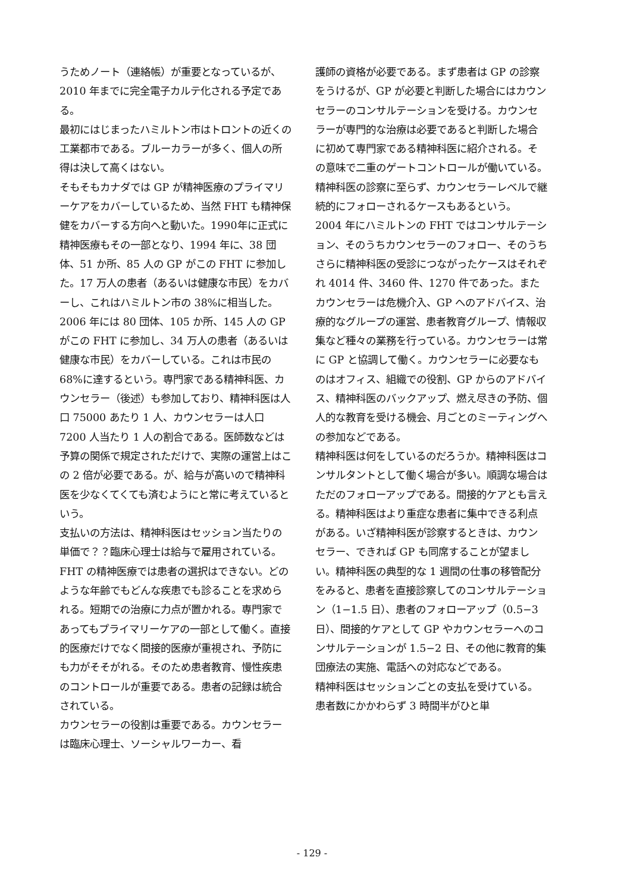うためノート（連絡帳）が重要となっているが、2010 年までに完全電子カルテ化される予定である。
最初にはじまったハミルトン市はトロントの近くの工業都市である。ブルーカラーが多く、個人の所得は決して高くはない。
そもそもカナダでは GP が精神医療のプライマリーケアをカバーしているため、当然 FHT も精神保健をカバーする方向へと動いた。1990年に正式に精神医療もその一部となり、1994 年に、38 団体、51 か所、85 人の GP がこの FHT に参加した。17 万人の患者（あるいは健康な市民）をカバーし、これはハミルトン市の 38%に相当した。2006 年には 80 団体、105 か所、145 人の GP がこの FHT に参加し、34 万人の患者（あるいは健康な市民）をカバーしている。これは市民の 68%に達するという。専門家である精神科医、カウンセラー（後述）も参加しており、精神科医は人口 75000 あたり 1 人、カウンセラーは人口 7200 人当たり 1 人の割合である。医師数などは予算の関係で規定されただけで、実際の運営上はこの 2 倍が必要である。が、給与が高いので精神科医を少なくてくても済むようにと常に考えているという。
支払いの方法は、精神科医はセッション当たりの単価で？？臨床心理士は給与で雇用されている。
FHT の精神医療では患者の選択はできない。どのような年齢でもどんな疾患でも診ることを求められる。短期での治療に力点が置かれる。専門家であってもプライマリーケアの一部として働く。直接的医療だけでなく間接的医療が重視され、予防にも力がそそがれる。そのため患者教育、慢性疾患のコントロールが重要である。患者の記録は統合されている。
カウンセラーの役割は重要である。カウンセラーは臨床心理士、ソーシャルワーカー、看
護師の資格が必要である。まず患者は GP の診察をうけるが、GP が必要と判断した場合にはカウンセラーのコンサルテーションを受ける。カウンセラーが専門的な治療は必要であると判断した場合に初めて専門家である精神科医に紹介される。その意味で二重のゲートコントロールが働いている。精神科医の診察に至らず、カウンセラーレベルで継続的にフォローされるケースもあるという。
2004 年にハミルトンの FHT ではコンサルテーション、そのうちカウンセラーのフォロー、そのうちさらに精神科医の受診につながったケースはそれぞれ 4014 件、3460 件、1270 件であった。またカウンセラーは危機介入、GP へのアドバイス、治療的なグループの運営、患者教育グループ、情報収集など種々の業務を行っている。カウンセラーは常に GP と協調して働く。カウンセラーに必要なものはオフィス、組織での役割、GP からのアドバイス、精神科医のバックアップ、燃え尽きの予防、個人的な教育を受ける機会、月ごとのミーティングへの参加などである。
精神科医は何をしているのだろうか。精神科医はコンサルタントとして働く場合が多い。順調な場合はただのフォローアップである。間接的ケアとも言える。精神科医はより重症な患者に集中できる利点がある。いざ精神科医が診察するときは、カウンセラー、できれば GP も同席することが望ましい。精神科医の典型的な 1 週間の仕事の移管配分をみると、患者を直接診察してのコンサルテーション（1−1.5 日）、患者のフォローアップ（0.5−3 日）、間接的ケアとして GP やカウンセラーへのコンサルテーションが 1.5−2 日、その他に教育的集団療法の実施、電話への対応などである。
精神科医はセッションごとの支払を受けている。患者数にかかわらず 3 時間半がひと単
- 129 -